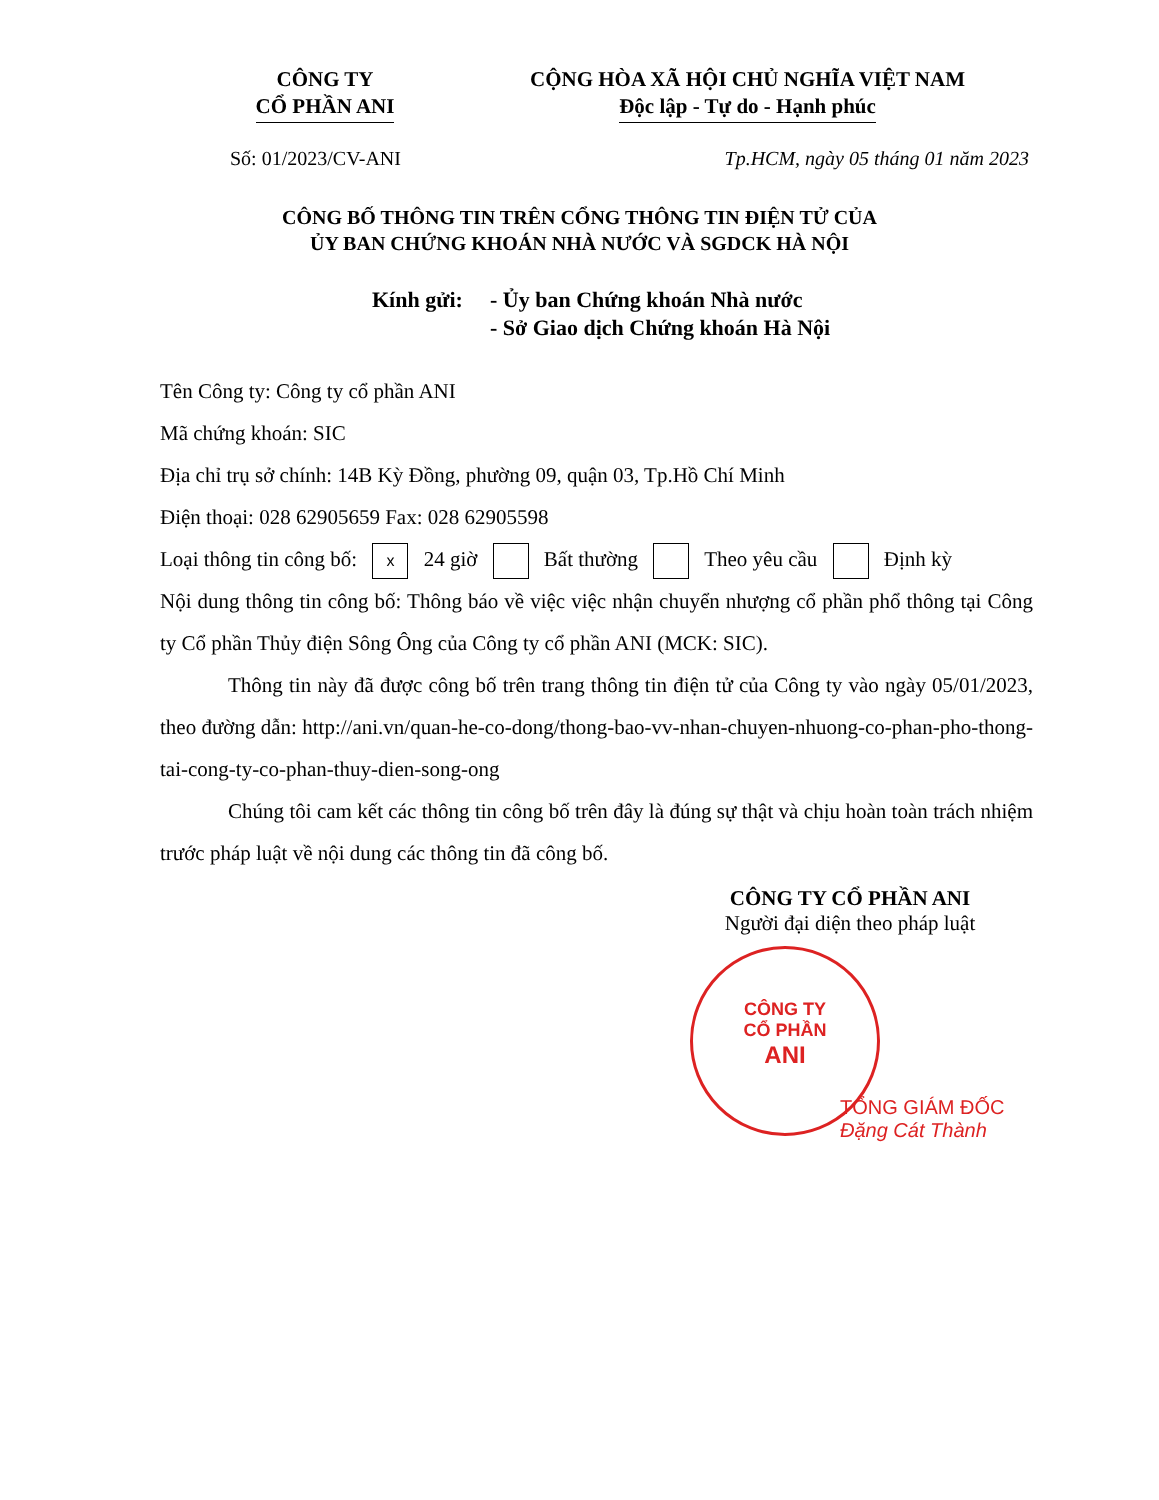CÔNG TY
CỔ PHẦN ANI
CỘNG HÒA XÃ HỘI CHỦ NGHĨA VIỆT NAM
Độc lập - Tự do - Hạnh phúc
Số: 01/2023/CV-ANI Tp.HCM, ngày 05 tháng 01 năm 2023
CÔNG BỐ THÔNG TIN TRÊN CỔNG THÔNG TIN ĐIỆN TỬ CỦA
ỦY BAN CHỨNG KHOÁN NHÀ NƯỚC VÀ SGDCK HÀ NỘI
Kính gửi:
- Ủy ban Chứng khoán Nhà nước
- Sở Giao dịch Chứng khoán Hà Nội
Tên Công ty: Công ty cổ phần ANI
Mã chứng khoán: SIC
Địa chỉ trụ sở chính: 14B Kỳ Đồng, phường 09, quận 03, Tp.Hồ Chí Minh
Điện thoại: 028 62905659 Fax: 028 62905598
Loại thông tin công bố: x 24 giờ Bất thường Theo yêu cầu Định kỳ
Nội dung thông tin công bố: Thông báo về việc việc nhận chuyển nhượng cổ phần phổ thông tại Công ty Cổ phần Thủy điện Sông Ông của Công ty cổ phần ANI (MCK: SIC).
Thông tin này đã được công bố trên trang thông tin điện tử của Công ty vào ngày 05/01/2023, theo đường dẫn: http://ani.vn/quan-he-co-dong/thong-bao-vv-nhan-chuyen-nhuong-co-phan-pho-thong-tai-cong-ty-co-phan-thuy-dien-song-ong
Chúng tôi cam kết các thông tin công bố trên đây là đúng sự thật và chịu hoàn toàn trách nhiệm trước pháp luật về nội dung các thông tin đã công bố.
CÔNG TY CỔ PHẦN ANI
Người đại diện theo pháp luật
CÔNG TY
CỔ PHẦN
ANI
TỔNG GIÁM ĐỐC
Đặng Cát Thành